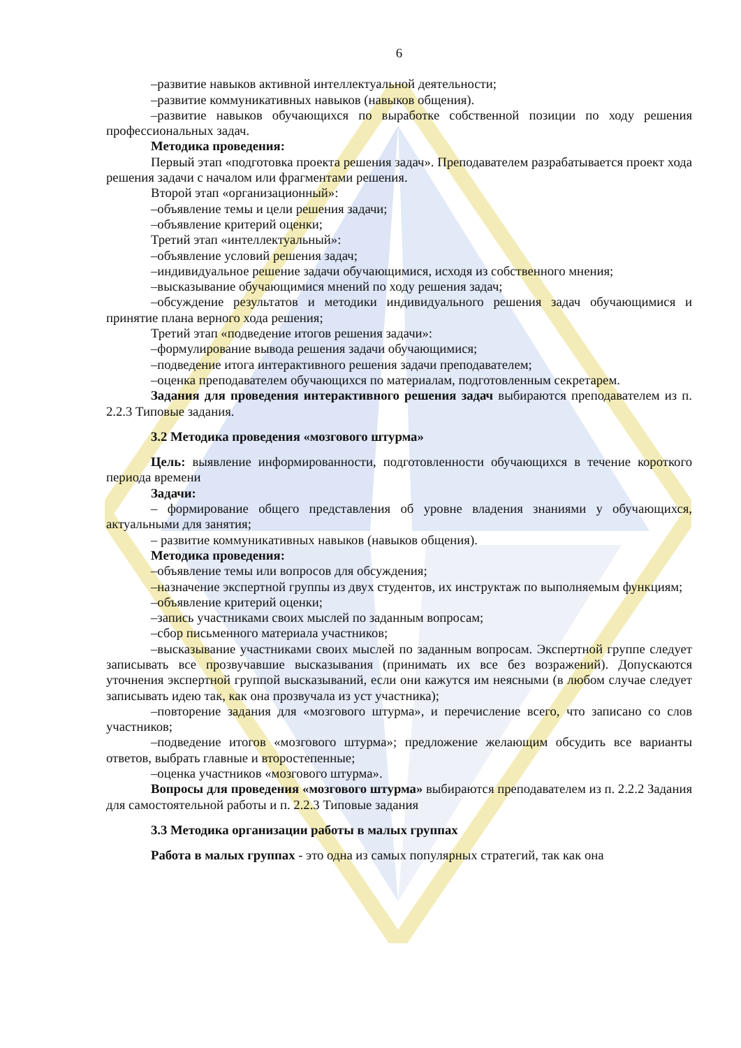6
–развитие навыков активной интеллектуальной деятельности;
–развитие коммуникативных навыков (навыков общения).
–развитие навыков обучающихся по выработке собственной позиции по ходу решения профессиональных задач.
Методика проведения:
Первый этап «подготовка проекта решения задач». Преподавателем разрабатывается проект хода решения задачи с началом или фрагментами решения.
Второй этап «организационный»:
–объявление темы и цели решения задачи;
–объявление критерий оценки;
Третий этап «интеллектуальный»:
–объявление условий решения задач;
–индивидуальное решение задачи обучающимися, исходя из собственного мнения;
–высказывание обучающимися мнений по ходу решения задач;
–обсуждение результатов и методики индивидуального решения задач обучающимися и принятие плана верного хода решения;
Третий этап «подведение итогов решения задачи»:
–формулирование вывода решения задачи обучающимися;
–подведение итога интерактивного решения задачи преподавателем;
–оценка преподавателем обучающихся по материалам, подготовленным секретарем.
Задания для проведения интерактивного решения задач выбираются преподавателем из п. 2.2.3 Типовые задания.
3.2 Методика проведения «мозгового штурма»
Цель: выявление информированности, подготовленности обучающихся в течение короткого периода времени
Задачи:
– формирование общего представления об уровне владения знаниями у обучающихся, актуальными для занятия;
– развитие коммуникативных навыков (навыков общения).
Методика проведения:
–объявление темы или вопросов для обсуждения;
–назначение экспертной группы из двух студентов, их инструктаж по выполняемым функциям;
–объявление критерий оценки;
–запись участниками своих мыслей по заданным вопросам;
–сбор письменного материала участников;
–высказывание участниками своих мыслей по заданным вопросам. Экспертной группе следует записывать все прозвучавшие высказывания (принимать их все без возражений). Допускаются уточнения экспертной группой высказываний, если они кажутся им неясными (в любом случае следует записывать идею так, как она прозвучала из уст участника);
–повторение задания для «мозгового штурма», и перечисление всего, что записано со слов участников;
–подведение итогов «мозгового штурма»; предложение желающим обсудить все варианты ответов, выбрать главные и второстепенные;
–оценка участников «мозгового штурма».
Вопросы для проведения «мозгового штурма» выбираются преподавателем из п. 2.2.2 Задания для самостоятельной работы и п. 2.2.3 Типовые задания
3.3 Методика организации работы в малых группах
Работа в малых группах - это одна из самых популярных стратегий, так как она